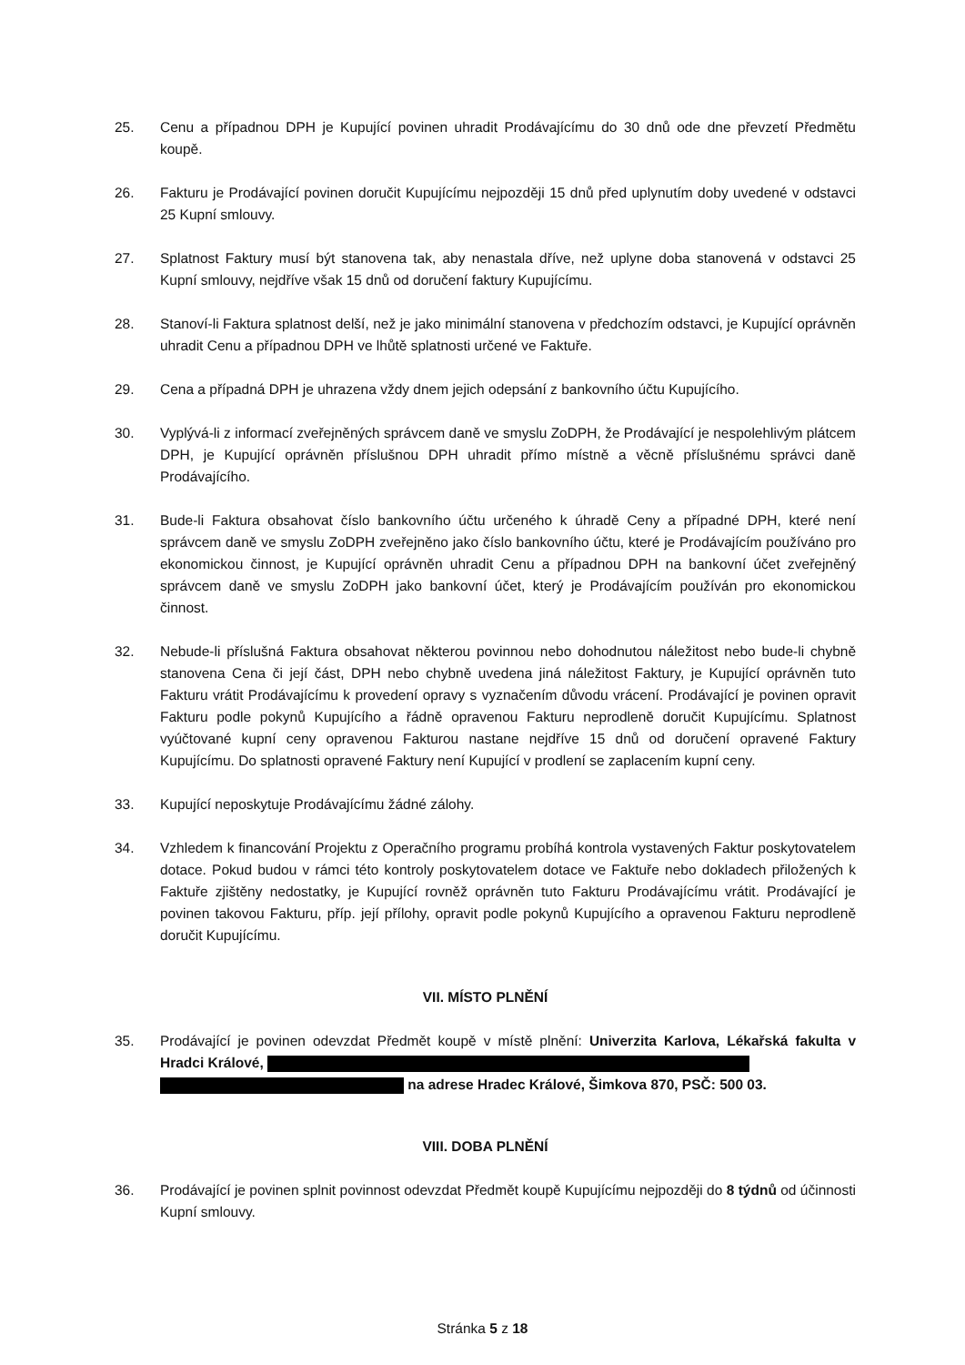25. Cenu a případnou DPH je Kupující povinen uhradit Prodávajícímu do 30 dnů ode dne převzetí Předmětu koupě.
26. Fakturu je Prodávající povinen doručit Kupujícímu nejpozději 15 dnů před uplynutím doby uvedené v odstavci 25 Kupní smlouvy.
27. Splatnost Faktury musí být stanovena tak, aby nenastala dříve, než uplyne doba stanovená v odstavci 25 Kupní smlouvy, nejdříve však 15 dnů od doručení faktury Kupujícímu.
28. Stanoví-li Faktura splatnost delší, než je jako minimální stanovena v předchozím odstavci, je Kupující oprávněn uhradit Cenu a případnou DPH ve lhůtě splatnosti určené ve Faktuře.
29. Cena a případná DPH je uhrazena vždy dnem jejich odepsání z bankovního účtu Kupujícího.
30. Vyplývá-li z informací zveřejněných správcem daně ve smyslu ZoDPH, že Prodávající je nespolehlivým plátcem DPH, je Kupující oprávněn příslušnou DPH uhradit přímo místně a věcně příslušnému správci daně Prodávajícího.
31. Bude-li Faktura obsahovat číslo bankovního účtu určeného k úhradě Ceny a případné DPH, které není správcem daně ve smyslu ZoDPH zveřejněno jako číslo bankovního účtu, které je Prodávajícím používáno pro ekonomickou činnost, je Kupující oprávněn uhradit Cenu a případnou DPH na bankovní účet zveřejněný správcem daně ve smyslu ZoDPH jako bankovní účet, který je Prodávajícím používán pro ekonomickou činnost.
32. Nebude-li příslušná Faktura obsahovat některou povinnou nebo dohodnutou náležitost nebo bude-li chybně stanovena Cena či její část, DPH nebo chybně uvedena jiná náležitost Faktury, je Kupující oprávněn tuto Fakturu vrátit Prodávajícímu k provedení opravy s vyznačením důvodu vrácení. Prodávající je povinen opravit Fakturu podle pokynů Kupujícího a řádně opravenou Fakturu neprodleně doručit Kupujícímu. Splatnost vyúčtované kupní ceny opravenou Fakturou nastane nejdříve 15 dnů od doručení opravené Faktury Kupujícímu. Do splatnosti opravené Faktury není Kupující v prodlení se zaplacením kupní ceny.
33. Kupující neposkytuje Prodávajícímu žádné zálohy.
34. Vzhledem k financování Projektu z Operačního programu probíhá kontrola vystavených Faktur poskytovatelem dotace. Pokud budou v rámci této kontroly poskytovatelem dotace ve Faktuře nebo dokladech přiložených k Faktuře zjištěny nedostatky, je Kupující rovněž oprávněn tuto Fakturu Prodávajícímu vrátit. Prodávající je povinen takovou Fakturu, příp. její přílohy, opravit podle pokynů Kupujícího a opravenou Fakturu neprodleně doručit Kupujícímu.
VII. MÍSTO PLNĚNÍ
35. Prodávající je povinen odevzdat Předmět koupě v místě plnění: Univerzita Karlova, Lékařská fakulta v Hradci Králové,
na adrese Hradec Králové, Šimkova 870, PSČ: 500 03.
VIII. DOBA PLNĚNÍ
36. Prodávající je povinen splnit povinnost odevzdat Předmět koupě Kupujícímu nejpozději do 8 týdnů od účinnosti Kupní smlouvy.
Stránka 5 z 18